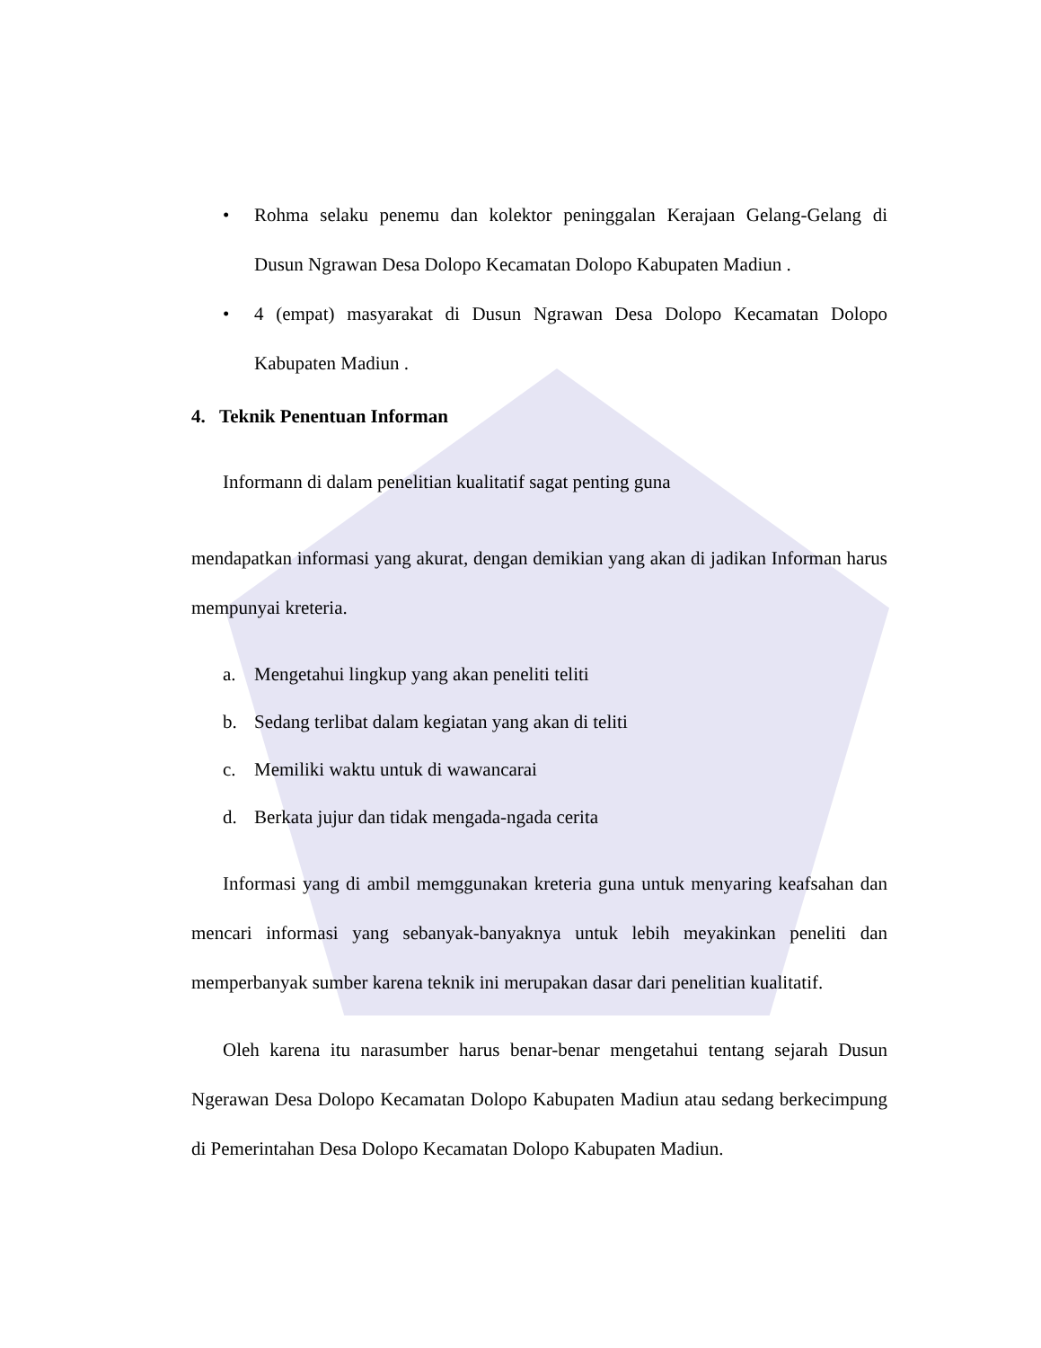• Rohma selaku penemu dan kolektor peninggalan Kerajaan Gelang-Gelang di Dusun Ngrawan Desa Dolopo Kecamatan Dolopo Kabupaten Madiun .
• 4 (empat) masyarakat di Dusun Ngrawan Desa Dolopo Kecamatan Dolopo Kabupaten Madiun .
4. Teknik Penentuan Informan
Informann di dalam penelitian kualitatif sagat penting guna
mendapatkan informasi yang akurat, dengan demikian yang akan di jadikan Informan harus mempunyai kreteria.
a. Mengetahui lingkup yang akan peneliti teliti
b. Sedang terlibat dalam kegiatan yang akan di teliti
c. Memiliki waktu untuk di wawancarai
d. Berkata jujur dan tidak mengada-ngada cerita
Informasi yang di ambil memggunakan kreteria guna untuk menyaring keafsahan dan mencari informasi yang sebanyak-banyaknya untuk lebih meyakinkan peneliti dan memperbanyak sumber karena teknik ini merupakan dasar dari penelitian kualitatif.
Oleh karena itu narasumber harus benar-benar mengetahui tentang sejarah Dusun Ngerawan Desa Dolopo Kecamatan Dolopo Kabupaten Madiun atau sedang berkecimpung di Pemerintahan Desa Dolopo Kecamatan Dolopo Kabupaten Madiun.